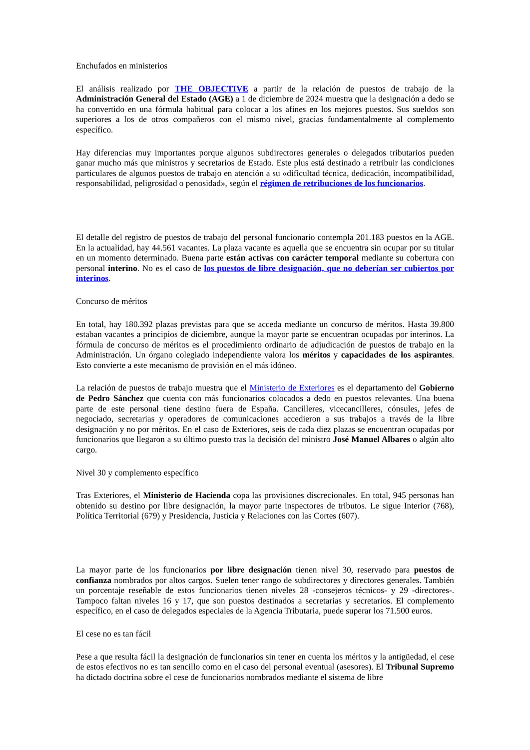Enchufados en ministerios
El análisis realizado por THE OBJECTIVE a partir de la relación de puestos de trabajo de la Administración General del Estado (AGE) a 1 de diciembre de 2024 muestra que la designación a dedo se ha convertido en una fórmula habitual para colocar a los afines en los mejores puestos. Sus sueldos son superiores a los de otros compañeros con el mismo nivel, gracias fundamentalmente al complemento específico.
Hay diferencias muy importantes porque algunos subdirectores generales o delegados tributarios pueden ganar mucho más que ministros y secretarios de Estado. Este plus está destinado a retribuir las condiciones particulares de algunos puestos de trabajo en atención a su «dificultad técnica, dedicación, incompatibilidad, responsabilidad, peligrosidad o penosidad», según el régimen de retribuciones de los funcionarios.
El detalle del registro de puestos de trabajo del personal funcionario contempla 201.183 puestos en la AGE. En la actualidad, hay 44.561 vacantes. La plaza vacante es aquella que se encuentra sin ocupar por su titular en un momento determinado. Buena parte están activas con carácter temporal mediante su cobertura con personal interino. No es el caso de los puestos de libre designación, que no deberían ser cubiertos por interinos.
Concurso de méritos
En total, hay 180.392 plazas previstas para que se acceda mediante un concurso de méritos. Hasta 39.800 estaban vacantes a principios de diciembre, aunque la mayor parte se encuentran ocupadas por interinos. La fórmula de concurso de méritos es el procedimiento ordinario de adjudicación de puestos de trabajo en la Administración. Un órgano colegiado independiente valora los méritos y capacidades de los aspirantes. Esto convierte a este mecanismo de provisión en el más idóneo.
La relación de puestos de trabajo muestra que el Ministerio de Exteriores es el departamento del Gobierno de Pedro Sánchez que cuenta con más funcionarios colocados a dedo en puestos relevantes. Una buena parte de este personal tiene destino fuera de España. Cancilleres, vicecancilleres, cónsules, jefes de negociado, secretarias y operadores de comunicaciones accedieron a sus trabajos a través de la libre designación y no por méritos. En el caso de Exteriores, seis de cada diez plazas se encuentran ocupadas por funcionarios que llegaron a su último puesto tras la decisión del ministro José Manuel Albares o algún alto cargo.
Nivel 30 y complemento específico
Tras Exteriores, el Ministerio de Hacienda copa las provisiones discrecionales. En total, 945 personas han obtenido su destino por libre designación, la mayor parte inspectores de tributos. Le sigue Interior (768), Política Territorial (679) y Presidencia, Justicia y Relaciones con las Cortes (607).
La mayor parte de los funcionarios por libre designación tienen nivel 30, reservado para puestos de confianza nombrados por altos cargos. Suelen tener rango de subdirectores y directores generales. También un porcentaje reseñable de estos funcionarios tienen niveles 28 -consejeros técnicos- y 29 -directores-. Tampoco faltan niveles 16 y 17, que son puestos destinados a secretarias y secretarios. El complemento específico, en el caso de delegados especiales de la Agencia Tributaria, puede superar los 71.500 euros.
El cese no es tan fácil
Pese a que resulta fácil la designación de funcionarios sin tener en cuenta los méritos y la antigüedad, el cese de estos efectivos no es tan sencillo como en el caso del personal eventual (asesores). El Tribunal Supremo ha dictado doctrina sobre el cese de funcionarios nombrados mediante el sistema de libre